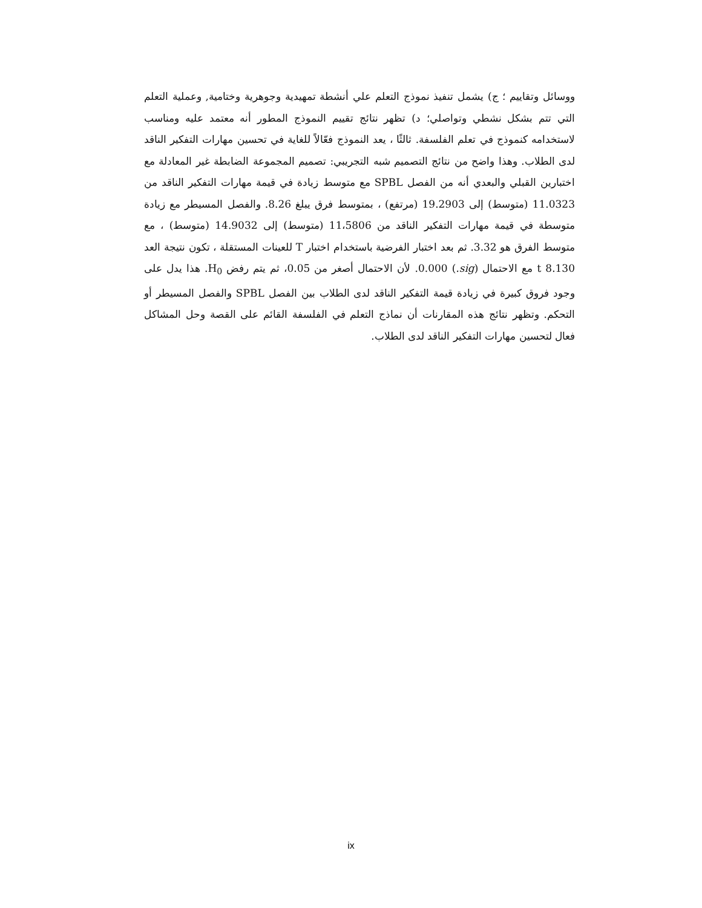ووسائل وتقاييم ؛ ج) يشمل تنفيذ نموذج التعلم علي أنشطة تمهيدية وجوهرية وختامية, وعملية التعلم التي تتم بشكل نشطي وتواصلي؛ د) تظهر نتائج تقييم النموذج المطور أنه معتمد عليه ومناسب لاستخدامه كنموذج في تعلم الفلسفة. ثالثًا ، يعد النموذج فعّالاً للغاية في تحسين مهارات التفكير الناقد لدى الطلاب. وهذا واضح من نتائج التصميم شبه التجريبي: تصميم المجموعة الضابطة غير المعادلة مع اختبارين القبلي والبعدي أنه من الفصل SPBL مع متوسط زيادة في قيمة مهارات التفكير الناقد من 11.0323 (متوسط) إلى 19.2903 (مرتفع) ، بمتوسط فرق يبلغ 8.26. والفصل المسيطر مع زيادة متوسطة في قيمة مهارات التفكير الناقد من 11،5806 (متوسط) إلى 14.9032 (متوسط) ، مع متوسط الفرق هو 3.32. ثم بعد اختبار الفرضية باستخدام اختبار T للعينات المستقلة ، تكون نتيجة العد t 8.130 مع الاحتمال (sig.) 0.000. لأن الاحتمال أصغر من 0.05، ثم يتم رفض H<sub>0</sub>. هذا يدل على وجود فروق كبيرة في زيادة قيمة التفكير الناقد لدى الطلاب بين الفصل SPBL والفصل المسيطر أو التحكم. وتظهر نتائج هذه المقارنات أن نماذج التعلم في الفلسفة القائم على القصة وحل المشاكل فعال لتحسين مهارات التفكير الناقد لدى الطلاب.
ix